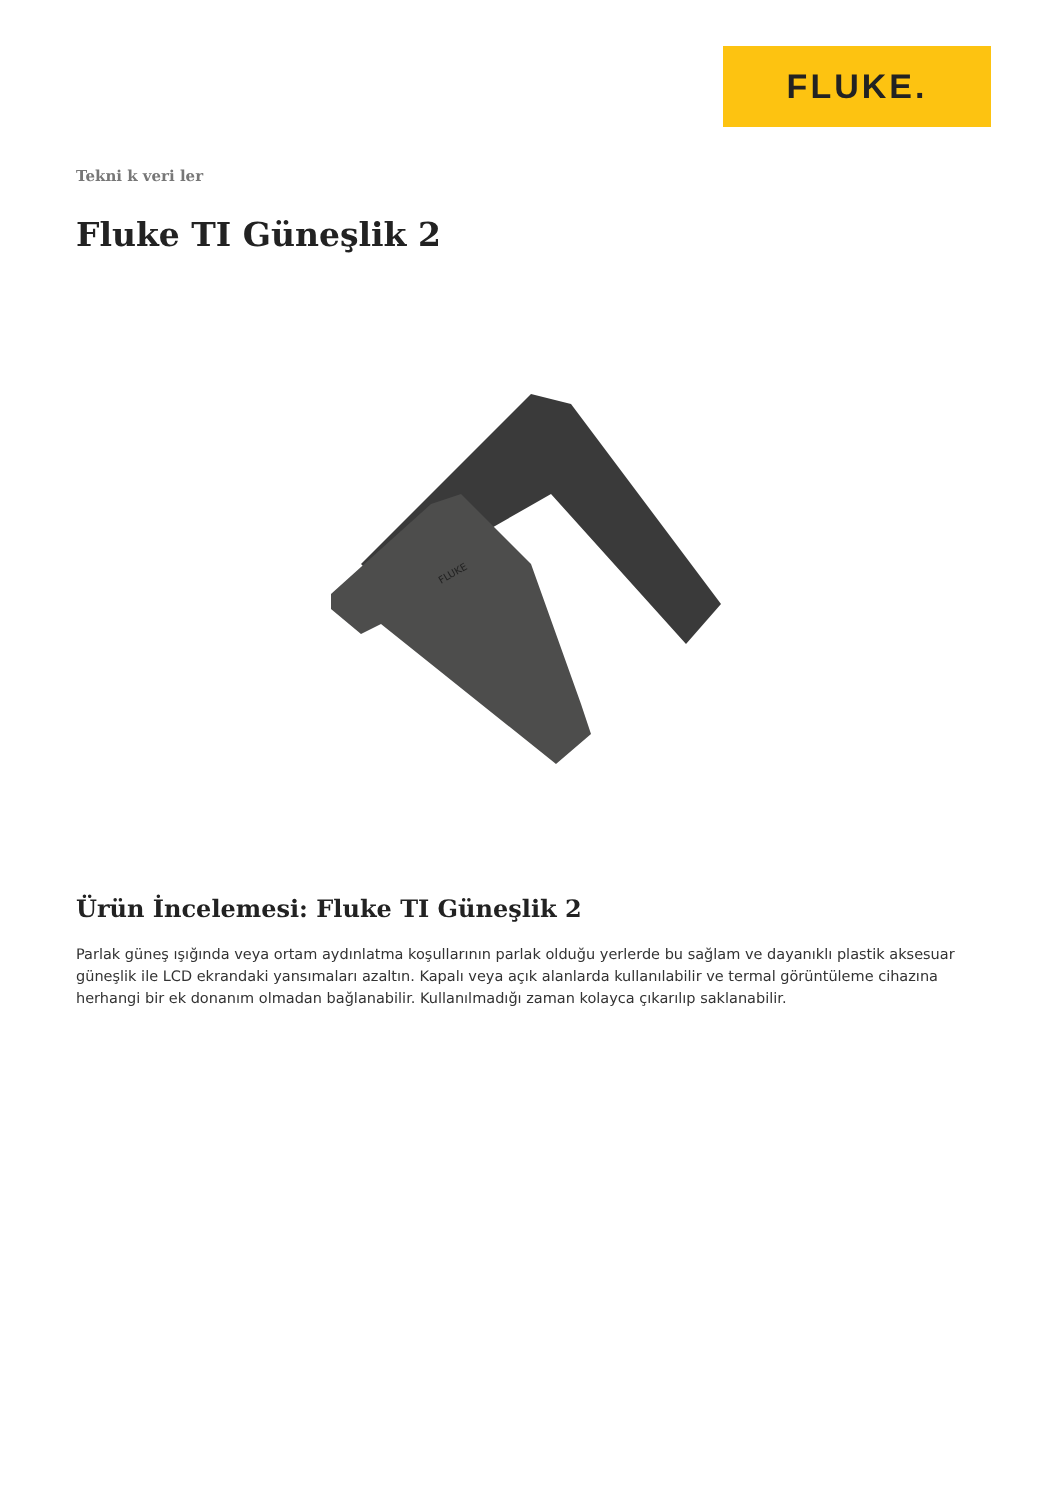FLUKE.
Tekni k veri ler
Fluke TI Güneşlik 2
FLUKE
Ürün İncelemesi: Fluke TI Güneşlik 2
Parlak güneş ışığında veya ortam aydınlatma koşullarının parlak olduğu yerlerde bu sağlam ve dayanıklı plastik aksesuar güneşlik ile LCD ekrandaki yansımaları azaltın. Kapalı veya açık alanlarda kullanılabilir ve termal görüntüleme cihazına herhangi bir ek donanım olmadan bağlanabilir. Kullanılmadığı zaman kolayca çıkarılıp saklanabilir.